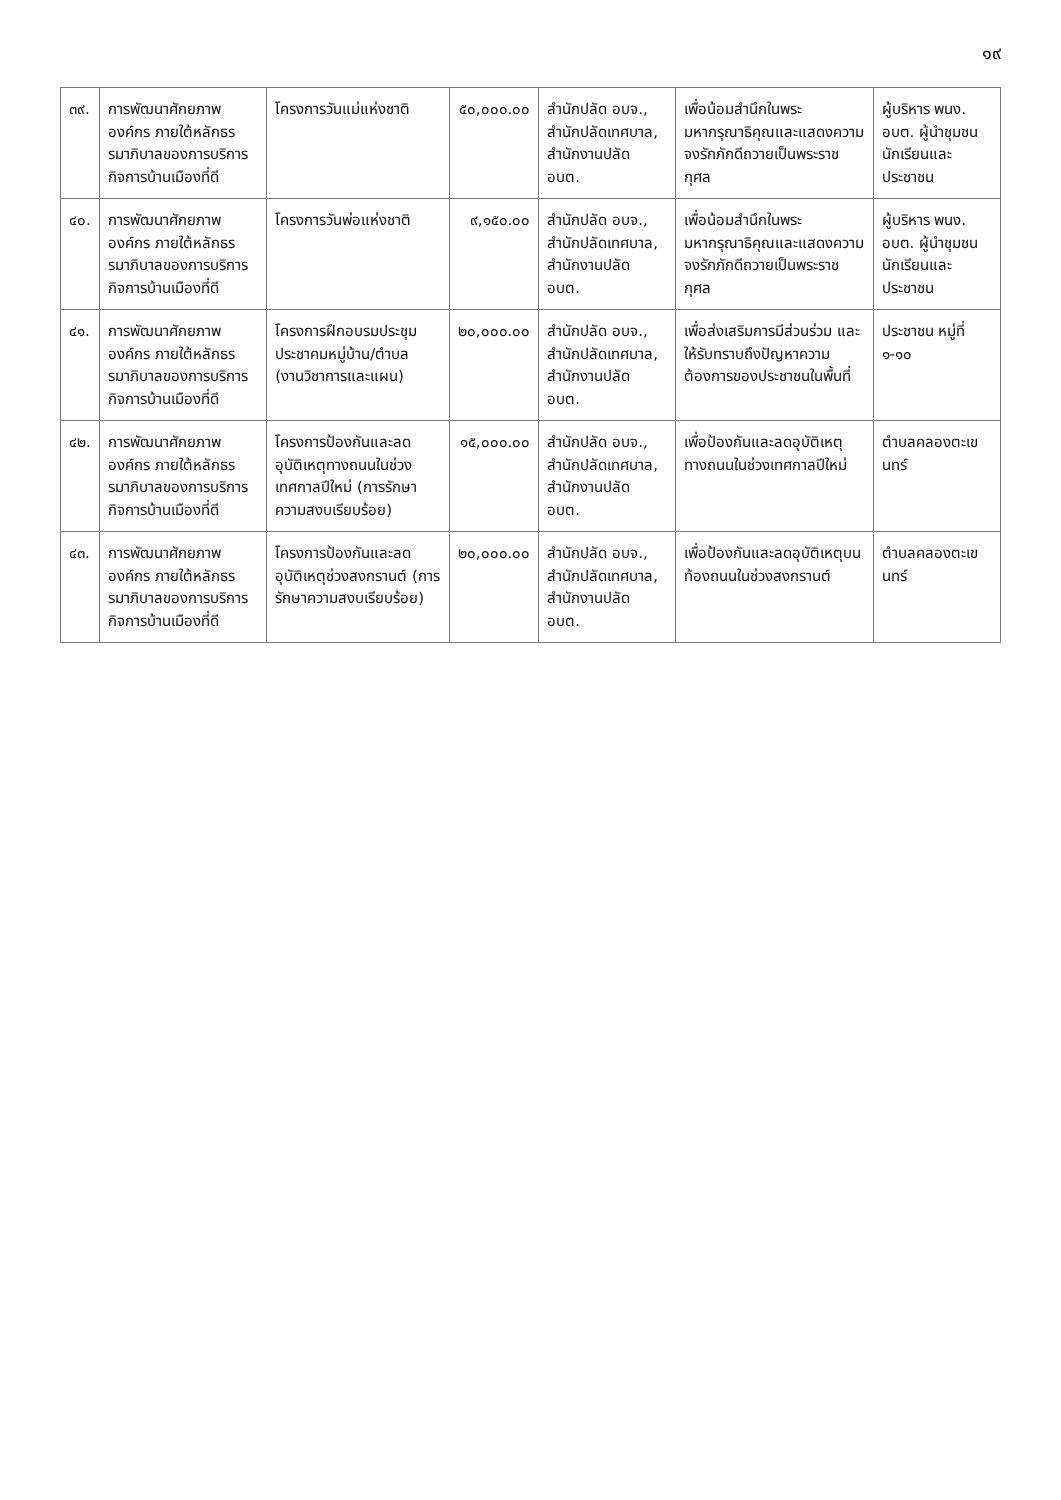๑๙
| ๓๙. | การพัฒนาศักยภาพองค์กร ภายใต้หลักธรรมาภิบาลของการบริการกิจการบ้านเมืองที่ดี | โครงการวันแม่แห่งชาติ | ๕๐,๐๐๐.๐๐ | สำนักปลัด อบจ., สำนักปลัดเทศบาล, สำนักงานปลัด อบต. | เพื่อน้อมสำนึกในพระมหากรุณาธิคุณและแสดงความจงรักภักดีถวายเป็นพระราชกุศล | ผู้บริหาร พนง. อบต. ผู้นำชุมชน นักเรียนและประชาชน |
| ๔๐. | การพัฒนาศักยภาพองค์กร ภายใต้หลักธรรมาภิบาลของการบริการกิจการบ้านเมืองที่ดี | โครงการวันพ่อแห่งชาติ | ๙,๑๕๐.๐๐ | สำนักปลัด อบจ., สำนักปลัดเทศบาล, สำนักงานปลัด อบต. | เพื่อน้อมสำนึกในพระมหากรุณาธิคุณและแสดงความจงรักภักดีถวายเป็นพระราชกุศล | ผู้บริหาร พนง. อบต. ผู้นำชุมชน นักเรียนและประชาชน |
| ๔๑. | การพัฒนาศักยภาพองค์กร ภายใต้หลักธรรมาภิบาลของการบริการกิจการบ้านเมืองที่ดี | โครงการฝึกอบรมประชุมประชาคมหมู่บ้าน/ตำบล (งานวิชาการและแผน) | ๒๐,๐๐๐.๐๐ | สำนักปลัด อบจ., สำนักปลัดเทศบาล, สำนักงานปลัด อบต. | เพื่อส่งเสริมการมีส่วนร่วม และให้รับทราบถึงปัญหาความต้องการของประชาชนในพื้นที่ | ประชาชน หมู่ที่ ๑-๑๐ |
| ๔๒. | การพัฒนาศักยภาพองค์กร ภายใต้หลักธรรมาภิบาลของการบริการกิจการบ้านเมืองที่ดี | โครงการป้องกันและลดอุบัติเหตุทางถนนในช่วงเทศกาลปีใหม่ (การรักษาความสงบเรียบร้อย) | ๑๕,๐๐๐.๐๐ | สำนักปลัด อบจ., สำนักปลัดเทศบาล, สำนักงานปลัด อบต. | เพื่อป้องกันและลดอุบัติเหตุทางถนนในช่วงเทศกาลปีใหม่ | ตำบลคลองตะเขนทร์ |
| ๔๓. | การพัฒนาศักยภาพองค์กร ภายใต้หลักธรรมาภิบาลของการบริการกิจการบ้านเมืองที่ดี | โครงการป้องกันและลดอุบัติเหตุช่วงสงกรานต์ (การรักษาความสงบเรียบร้อย) | ๒๐,๐๐๐.๐๐ | สำนักปลัด อบจ., สำนักปลัดเทศบาล, สำนักงานปลัด อบต. | เพื่อป้องกันและลดอุบัติเหตุบนท้องถนนในช่วงสงกรานต์ | ตำบลคลองตะเขนทร์ |